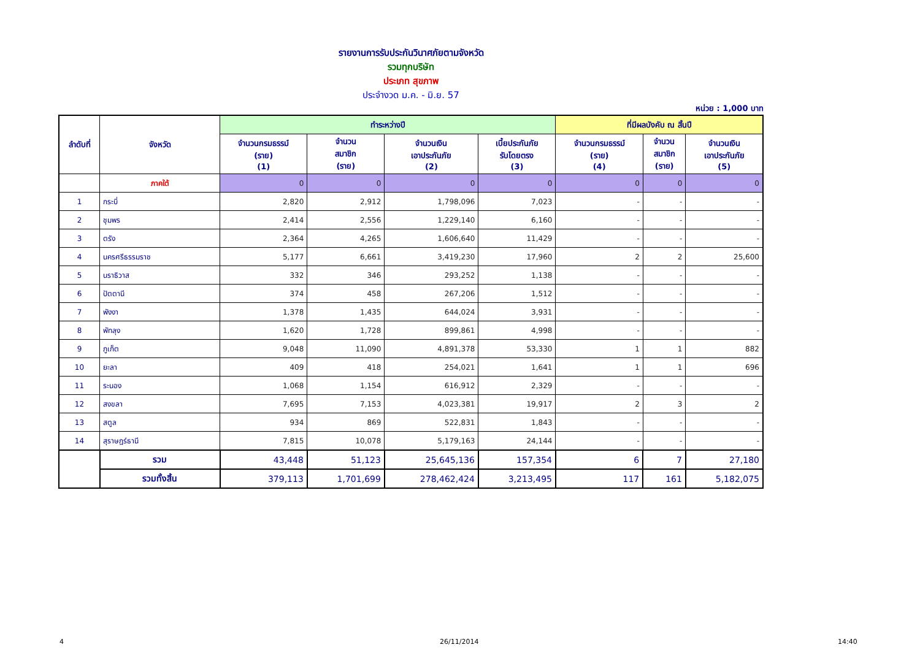รายงานการรับประกันวินาศภัยตามจังหวัด
รวมทุกบริษัท
ประเภท สุขภาพ
ประจำงวด ม.ค. - มิ.ย. 57
หน่วย : 1,000 บาท
| ลำดับที่ | จังหวัด | ทำระหว่างปี | | | | ที่มีผลบังคับ ณ สิ้นปี | | |
| --- | --- | --- | --- | --- | --- | --- | --- | --- |
| | | จำนวนกรมธรรม์ (ราย) (1) | จำนวน สมาชิก (ราย) | จำนวนเงิน เอาประกันภัย (2) | เบี้ยประกันภัย รับโดยตรง (3) | จำนวนกรมธรรม์ (ราย) (4) | จำนวน สมาชิก (ราย) | จำนวนเงิน เอาประกันภัย (5) |
| | ภาคใต้ | 0 | 0 | 0 | 0 | 0 | 0 | 0 |
| 1 | กระบี่ | 2,820 | 2,912 | 1,798,096 | 7,023 | - | - | - |
| 2 | ชุมพร | 2,414 | 2,556 | 1,229,140 | 6,160 | - | - | - |
| 3 | ตรัง | 2,364 | 4,265 | 1,606,640 | 11,429 | - | - | - |
| 4 | นครศรีธรรมราช | 5,177 | 6,661 | 3,419,230 | 17,960 | 2 | 2 | 25,600 |
| 5 | นราธิวาส | 332 | 346 | 293,252 | 1,138 | - | - | - |
| 6 | ปัตตานี | 374 | 458 | 267,206 | 1,512 | - | - | - |
| 7 | พังงา | 1,378 | 1,435 | 644,024 | 3,931 | - | - | - |
| 8 | พัทลุง | 1,620 | 1,728 | 899,861 | 4,998 | - | - | - |
| 9 | ภูเก็ต | 9,048 | 11,090 | 4,891,378 | 53,330 | 1 | 1 | 882 |
| 10 | ยะลา | 409 | 418 | 254,021 | 1,641 | 1 | 1 | 696 |
| 11 | ระนอง | 1,068 | 1,154 | 616,912 | 2,329 | - | - | - |
| 12 | สงขลา | 7,695 | 7,153 | 4,023,381 | 19,917 | 2 | 3 | 2 |
| 13 | สตูล | 934 | 869 | 522,831 | 1,843 | - | - | - |
| 14 | สุราษฎร์ธานี | 7,815 | 10,078 | 5,179,163 | 24,144 | - | - | - |
| | รวม | 43,448 | 51,123 | 25,645,136 | 157,354 | 6 | 7 | 27,180 |
| | รวมทั้งสิ้น | 379,113 | 1,701,699 | 278,462,424 | 3,213,495 | 117 | 161 | 5,182,075 |
4 26/11/2014 14:40